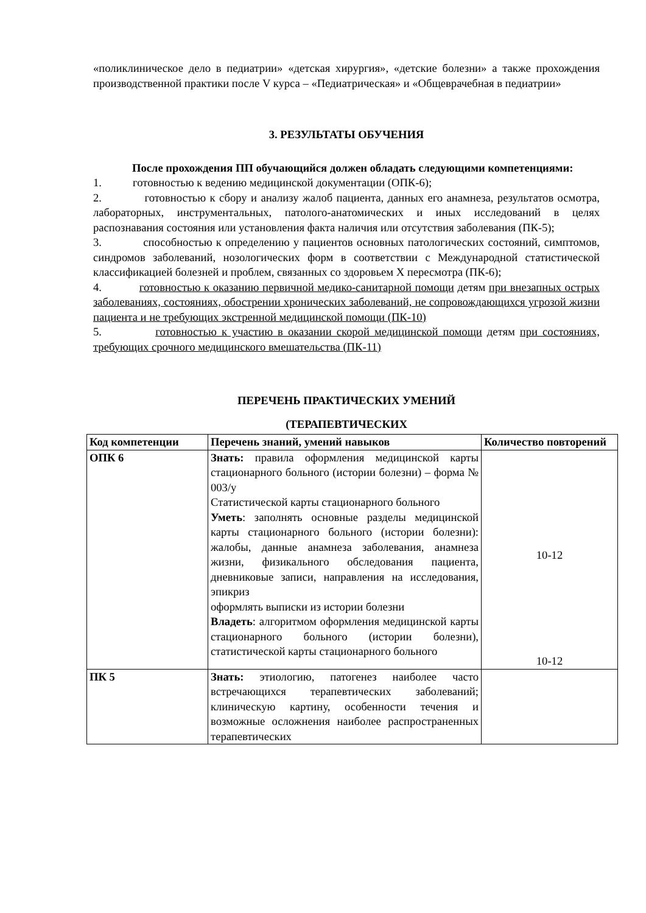«поликлиническое дело в педиатрии» «детская хирургия», «детские болезни» а также прохождения производственной практики после V курса – «Педиатрическая» и «Общеврачебная в педиатрии»
3. РЕЗУЛЬТАТЫ ОБУЧЕНИЯ
После прохождения ПП обучающийся должен обладать следующими компетенциями:
1. готовностью к ведению медицинской документации (ОПК-6);
2. готовностью к сбору и анализу жалоб пациента, данных его анамнеза, результатов осмотра, лабораторных, инструментальных, патолого-анатомических и иных исследований в целях распознавания состояния или установления факта наличия или отсутствия заболевания (ПК-5);
3. способностью к определению у пациентов основных патологических состояний, симптомов, синдромов заболеваний, нозологических форм в соответствии с Международной статистической классификацией болезней и проблем, связанных со здоровьем X пересмотра (ПК-6);
4. готовностью к оказанию первичной медико-санитарной помощи детям при внезапных острых заболеваниях, состояниях, обострении хронических заболеваний, не сопровождающихся угрозой жизни пациента и не требующих экстренной медицинской помощи (ПК-10)
5. готовностью к участию в оказании скорой медицинской помощи детям при состояниях, требующих срочного медицинского вмешательства (ПК-11)
ПЕРЕЧЕНЬ ПРАКТИЧЕСКИХ УМЕНИЙ
(ТЕРАПЕВТИЧЕСКИХ
| Код компетенции | Перечень знаний, умений навыков | Количество повторений |
| ОПК 6 | Знать: правила оформления медицинской карты стационарного больного (истории болезни) – форма № 003/у Статистической карты стационарного больного Уметь : заполнять основные разделы медицинской карты стационарного больного (истории болезни): жалобы, данные анамнеза заболевания, анамнеза жизни, физикального обследования пациента, дневниковые записи, направления на исследования, эпикриз оформлять выписки из истории болезни Владеть : алгоритмом оформления медицинской карты стационарного больного (истории болезни), статистической карты стационарного больного | 10-12 10-12 |
| ПК 5 | Знать: этиологию, патогенез наиболее часто встречающихся терапевтических заболеваний; клиническую картину, особенности течения и возможные осложнения наиболее распространенных терапевтических | |